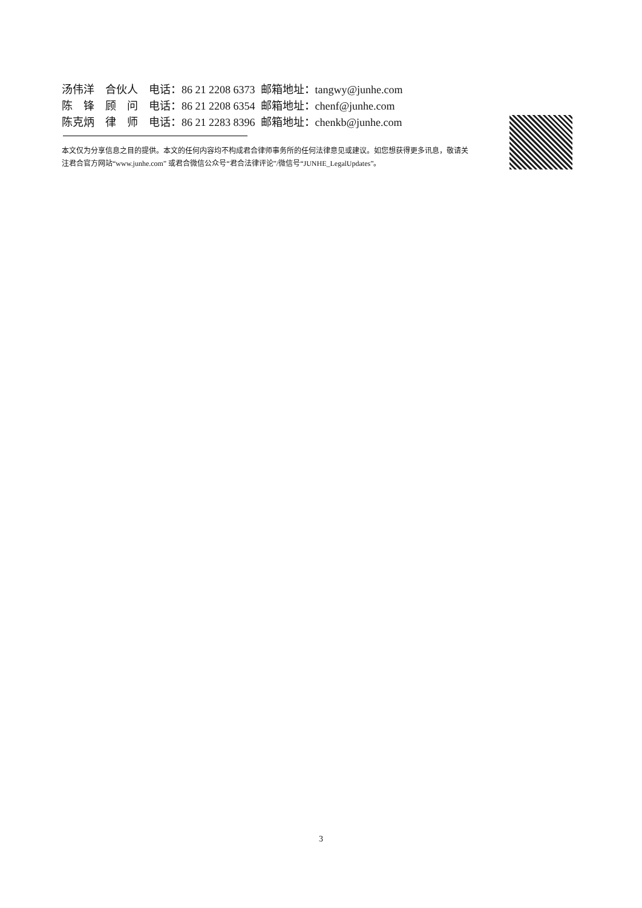汤伟洋　合伙人　电话：86 21 2208 6373 邮箱地址：tangwy@junhe.com
陈　锋　顾　问　电话：86 21 2208 6354 邮箱地址：chenf@junhe.com
陈克炳　律　师　电话：86 21 2283 8396 邮箱地址：chenkb@junhe.com
本文仅为分享信息之目的提供。本文的任何内容均不构成君合律师事务所的任何法律意见或建议。如您想获得更多讯息，敬请关注君合官方网站“www.junhe.com” 或君合微信公众号“君合法律评论”/微信号“JUNHE_LegalUpdates”。
3